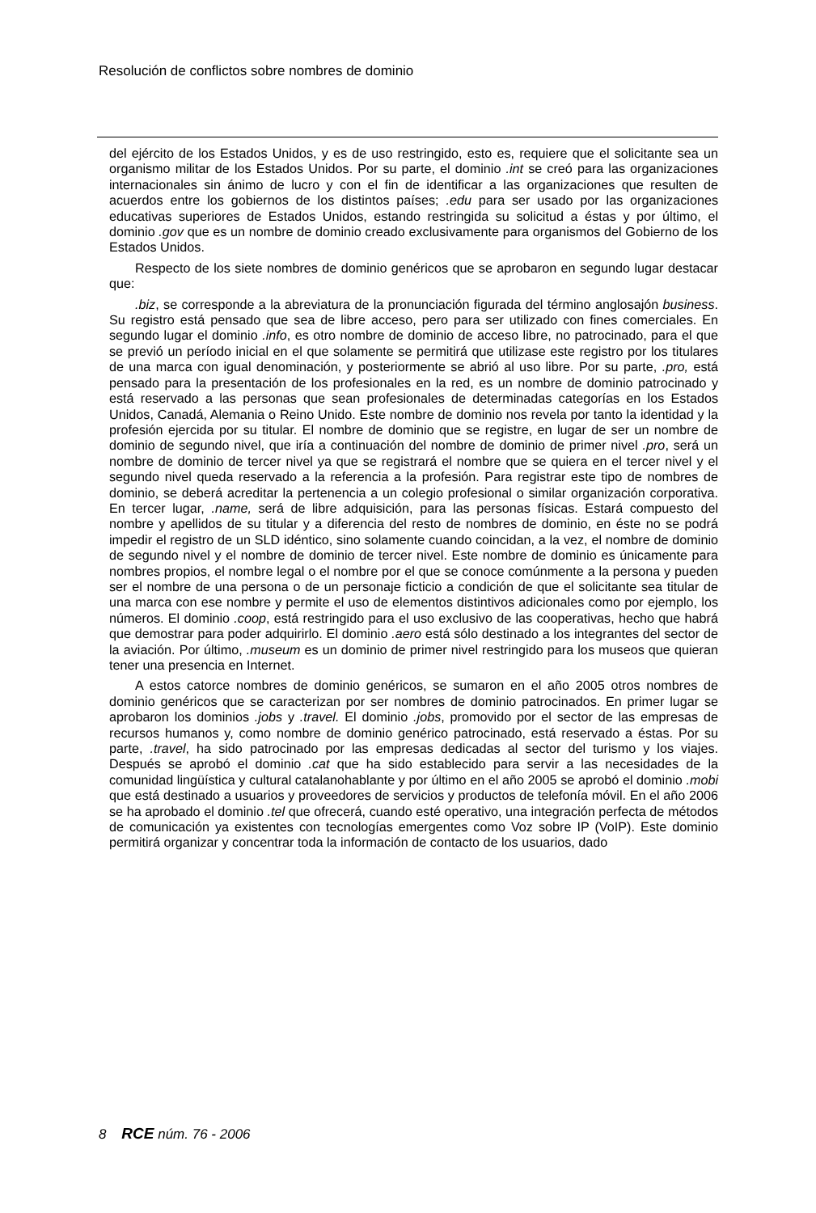Resolución de conflictos sobre nombres de dominio
del ejército de los Estados Unidos, y es de uso restringido, esto es, requiere que el solicitante sea un organismo militar de los Estados Unidos. Por su parte, el dominio .int se creó para las organizaciones internacionales sin ánimo de lucro y con el fin de identificar a las organizaciones que resulten de acuerdos entre los gobiernos de los distintos países; .edu para ser usado por las organizaciones educativas superiores de Estados Unidos, estando restringida su solicitud a éstas y por último, el dominio .gov que es un nombre de dominio creado exclusivamente para organismos del Gobierno de los Estados Unidos.
Respecto de los siete nombres de dominio genéricos que se aprobaron en segundo lugar destacar que:
.biz, se corresponde a la abreviatura de la pronunciación figurada del término anglosajón business. Su registro está pensado que sea de libre acceso, pero para ser utilizado con fines comerciales. En segundo lugar el dominio .info, es otro nombre de dominio de acceso libre, no patrocinado, para el que se previó un período inicial en el que solamente se permitirá que utilizase este registro por los titulares de una marca con igual denominación, y posteriormente se abrió al uso libre. Por su parte, .pro, está pensado para la presentación de los profesionales en la red, es un nombre de dominio patrocinado y está reservado a las personas que sean profesionales de determinadas categorías en los Estados Unidos, Canadá, Alemania o Reino Unido. Este nombre de dominio nos revela por tanto la identidad y la profesión ejercida por su titular. El nombre de dominio que se registre, en lugar de ser un nombre de dominio de segundo nivel, que iría a continuación del nombre de dominio de primer nivel .pro, será un nombre de dominio de tercer nivel ya que se registrará el nombre que se quiera en el tercer nivel y el segundo nivel queda reservado a la referencia a la profesión. Para registrar este tipo de nombres de dominio, se deberá acreditar la pertenencia a un colegio profesional o similar organización corporativa. En tercer lugar, .name, será de libre adquisición, para las personas físicas. Estará compuesto del nombre y apellidos de su titular y a diferencia del resto de nombres de dominio, en éste no se podrá impedir el registro de un SLD idéntico, sino solamente cuando coincidan, a la vez, el nombre de dominio de segundo nivel y el nombre de dominio de tercer nivel. Este nombre de dominio es únicamente para nombres propios, el nombre legal o el nombre por el que se conoce comúnmente a la persona y pueden ser el nombre de una persona o de un personaje ficticio a condición de que el solicitante sea titular de una marca con ese nombre y permite el uso de elementos distintivos adicionales como por ejemplo, los números. El dominio .coop, está restringido para el uso exclusivo de las cooperativas, hecho que habrá que demostrar para poder adquirirlo. El dominio .aero está sólo destinado a los integrantes del sector de la aviación. Por último, .museum es un dominio de primer nivel restringido para los museos que quieran tener una presencia en Internet.
A estos catorce nombres de dominio genéricos, se sumaron en el año 2005 otros nombres de dominio genéricos que se caracterizan por ser nombres de dominio patrocinados. En primer lugar se aprobaron los dominios .jobs y .travel. El dominio .jobs, promovido por el sector de las empresas de recursos humanos y, como nombre de dominio genérico patrocinado, está reservado a éstas. Por su parte, .travel, ha sido patrocinado por las empresas dedicadas al sector del turismo y los viajes. Después se aprobó el dominio .cat que ha sido establecido para servir a las necesidades de la comunidad lingüística y cultural catalanohablante y por último en el año 2005 se aprobó el dominio .mobi que está destinado a usuarios y proveedores de servicios y productos de telefonía móvil. En el año 2006 se ha aprobado el dominio .tel que ofrecerá, cuando esté operativo, una integración perfecta de métodos de comunicación ya existentes con tecnologías emergentes como Voz sobre IP (VoIP). Este dominio permitirá organizar y concentrar toda la información de contacto de los usuarios, dado
8 RCE núm. 76 - 2006